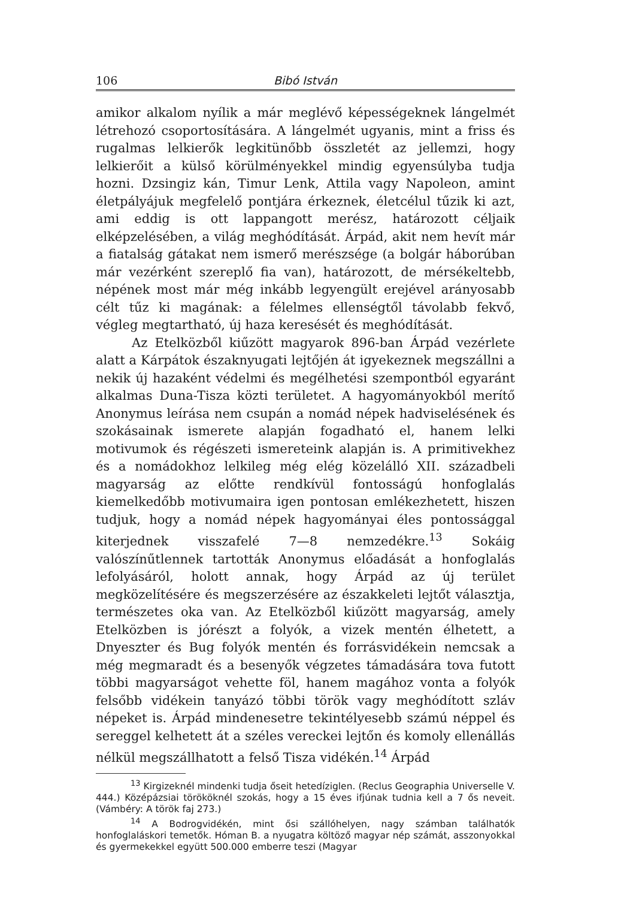106 Bibó István
amikor alkalom nyílik a már meglévő képességeknek lángelmét létrehozó csoportosítására. A lángelmét ugyanis, mint a friss és rugalmas lelkierők legkitünőbb összletét az jellemzi, hogy lelkierőit a külső körülményekkel mindig egyensúlyba tudja hozni. Dzsingiz kán, Timur Lenk, Attila vagy Napoleon, amint életpályájuk megfelelő pontjára érkeznek, életcélul tűzik ki azt, ami eddig is ott lappangott merész, határozott céljaik elképzelésében, a világ meghódítását. Árpád, akit nem hevít már a fiatalság gátakat nem ismerő merészsége (a bolgár háborúban már vezérként szereplő fia van), határozott, de mérsékeltebb, népének most már még inkább legyengült erejével arányosabb célt tűz ki magának: a félelmes ellenségtől távolabb fekvő, végleg megtartható, új haza keresését és meghódítását.
Az Etelközből kiűzött magyarok 896-ban Árpád vezérlete alatt a Kárpátok északnyugati lejtőjén át igyekeznek megszállni a nekik új hazaként védelmi és megélhetési szempontból egyaránt alkalmas Duna-Tisza közti területet. A hagyományokból merítő Anonymus leírása nem csupán a nomád népek hadviselésének és szokásainak ismerete alapján fogadható el, hanem lelki motivumok és régészeti ismereteink alapján is. A primitivekhez és a nomádokhoz lelkileg még elég közelálló XII. századbeli magyarság az előtte rendkívül fontosságú honfoglalás kiemelkedőbb motivumaira igen pontosan emlékezhetett, hiszen tudjuk, hogy a nomád népek hagyományai éles pontossággal kiterjednek visszafelé 7—8 nemzedékre.<sup>13</sup> Sokáig valószínűtlennek tartották Anonymus előadását a honfoglalás lefolyásáról, holott annak, hogy Árpád az új terület megközelítésére és megszerzésére az északkeleti lejtőt választja, természetes oka van. Az Etelközből kiűzött magyarság, amely Etelközben is jórészt a folyók, a vizek mentén élhetett, a Dnyeszter és Bug folyók mentén és forrásvidékein nemcsak a még megmaradt és a besenyők végzetes támadására tova futott többi magyarságot vehette föl, hanem magához vonta a folyók felsőbb vidékein tanyázó többi török vagy meghódított szláv népeket is. Árpád mindenesetre tekintélyesebb számú néppel és sereggel kelhetett át a széles vereckei lejtőn és komoly ellenállás nélkül megszállhatott a felső Tisza vidékén.<sup>14</sup> Árpád
<sup>13</sup> Kirgizeknél mindenki tudja őseit hetedíziglen. (Reclus Geographia Universelle V. 444.) Középázsiai törököknél szokás, hogy a 15 éves ifjúnak tudnia kell a 7 ős neveit. (Vámbéry: A török faj 273.)
<sup>14</sup> A Bodrogvidékén, mint ősi szállóhelyen, nagy számban találhatók honfoglaláskori temetők. Hóman B. a nyugatra költöző magyar nép számát, asszonyokkal és gyermekekkel együtt 500.000 emberre teszi (Magyar